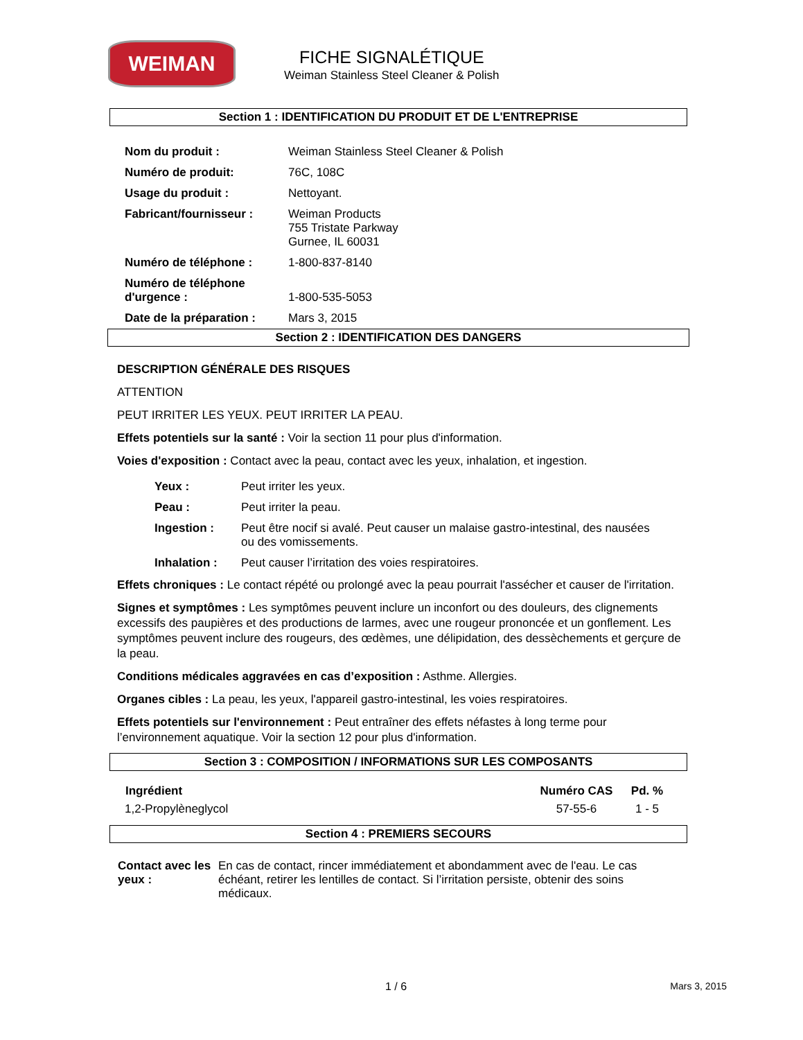WEIMAN
FICHE SIGNALÉTIQUE
Weiman Stainless Steel Cleaner & Polish
Section 1 : IDENTIFICATION DU PRODUIT ET DE L'ENTREPRISE
| Nom du produit : | Weiman Stainless Steel Cleaner & Polish |
| Numéro de produit: | 76C, 108C |
| Usage du produit : | Nettoyant. |
| Fabricant/fournisseur : | Weiman Products 755 Tristate Parkway Gurnee, IL 60031 |
| Numéro de téléphone : | 1-800-837-8140 |
| Numéro de téléphone d'urgence : | 1-800-535-5053 |
| Date de la préparation : | Mars 3, 2015 |
Section 2 : IDENTIFICATION DES DANGERS
DESCRIPTION GÉNÉRALE DES RISQUES
ATTENTION
PEUT IRRITER LES YEUX. PEUT IRRITER LA PEAU.
Effets potentiels sur la santé : Voir la section 11 pour plus d'information.
Voies d'exposition : Contact avec la peau, contact avec les yeux, inhalation, et ingestion.
| Yeux : | Peut irriter les yeux. |
| Peau : | Peut irriter la peau. |
| Ingestion : | Peut être nocif si avalé. Peut causer un malaise gastro-intestinal, des nausées ou des vomissements. |
| Inhalation : | Peut causer l’irritation des voies respiratoires. |
Effets chroniques : Le contact répété ou prolongé avec la peau pourrait l'assécher et causer de l'irritation.
Signes et symptômes : Les symptômes peuvent inclure un inconfort ou des douleurs, des clignements excessifs des paupières et des productions de larmes, avec une rougeur prononcée et un gonflement. Les symptômes peuvent inclure des rougeurs, des œdèmes, une délipidation, des dessèchements et gerçure de la peau.
Conditions médicales aggravées en cas d’exposition : Asthme. Allergies.
Organes cibles : La peau, les yeux, l'appareil gastro-intestinal, les voies respiratoires.
Effets potentiels sur l'environnement : Peut entraîner des effets néfastes à long terme pour l’environnement aquatique. Voir la section 12 pour plus d'information.
Section 3 : COMPOSITION / INFORMATIONS SUR LES COMPOSANTS
| Ingrédient | Numéro CAS | Pd. % |
| --- | --- | --- |
| 1,2-Propylèneglycol | 57-55-6 | 1 - 5 |
Section 4 : PREMIERS SECOURS
| Contact avec les yeux : | En cas de contact, rincer immédiatement et abondamment avec de l'eau. Le cas échéant, retirer les lentilles de contact. Si l’irritation persiste, obtenir des soins médicaux. |
1 / 6 Mars 3, 2015